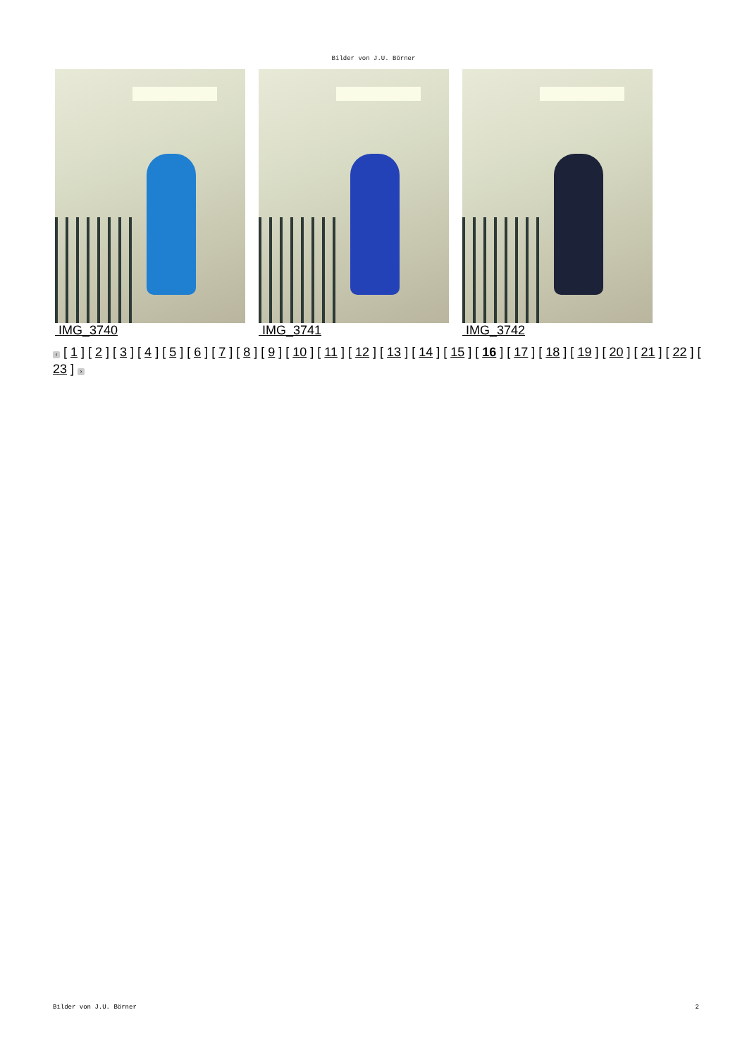Bilder von J.U. Börner
IMG_3740 IMG_3741 IMG_3742
‹ [ 1 ] [ 2 ] [ 3 ] [ 4 ] [ 5 ] [ 6 ] [ 7 ] [ 8 ] [ 9 ] [ 10 ] [ 11 ] [ 12 ] [ 13 ] [ 14 ] [ 15 ] [ 16 ] [ 17 ] [ 18 ] [ 19 ] [ 20 ] [ 21 ] [ 22 ] [ 23 ] ›
Bilder von J.U. Börner 2